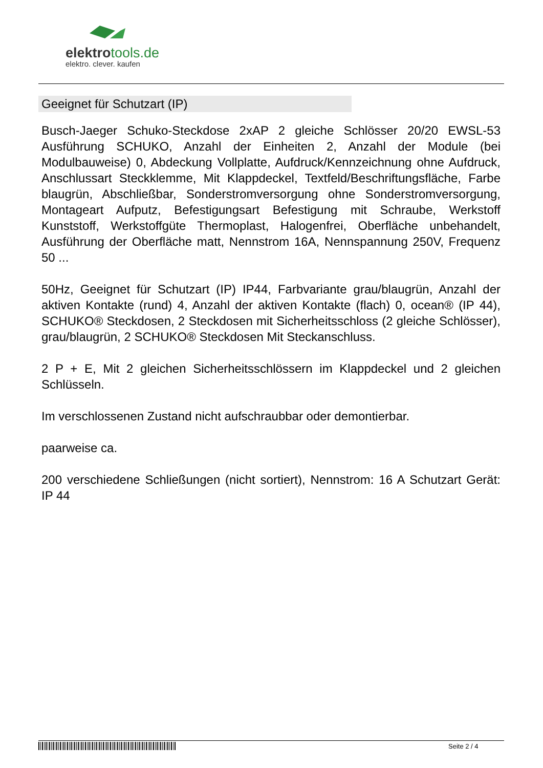elektrotools.de
elektro. clever. kaufen
Geeignet für Schutzart (IP)
Busch-Jaeger Schuko-Steckdose 2xAP 2 gleiche Schlösser 20/20 EWSL-53 Ausführung SCHUKO, Anzahl der Einheiten 2, Anzahl der Module (bei Modulbauweise) 0, Abdeckung Vollplatte, Aufdruck/Kennzeichnung ohne Aufdruck, Anschlussart Steckklemme, Mit Klappdeckel, Textfeld/Beschriftungsfläche, Farbe blaugrün, Abschließbar, Sonderstromversorgung ohne Sonderstromversorgung, Montageart Aufputz, Befestigungsart Befestigung mit Schraube, Werkstoff Kunststoff, Werkstoffgüte Thermoplast, Halogenfrei, Oberfläche unbehandelt, Ausführung der Oberfläche matt, Nennstrom 16A, Nennspannung 250V, Frequenz 50 ...
50Hz, Geeignet für Schutzart (IP) IP44, Farbvariante grau/blaugrün, Anzahl der aktiven Kontakte (rund) 4, Anzahl der aktiven Kontakte (flach) 0, ocean® (IP 44), SCHUKO® Steckdosen, 2 Steckdosen mit Sicherheitsschloss (2 gleiche Schlösser), grau/blaugrün, 2 SCHUKO® Steckdosen Mit Steckanschluss.
2 P + E, Mit 2 gleichen Sicherheitsschlössern im Klappdeckel und 2 gleichen Schlüsseln.
Im verschlossenen Zustand nicht aufschraubbar oder demontierbar.
paarweise ca.
200 verschiedene Schließungen (nicht sortiert), Nennstrom: 16 A Schutzart Gerät: IP 44
Seite 2 / 4